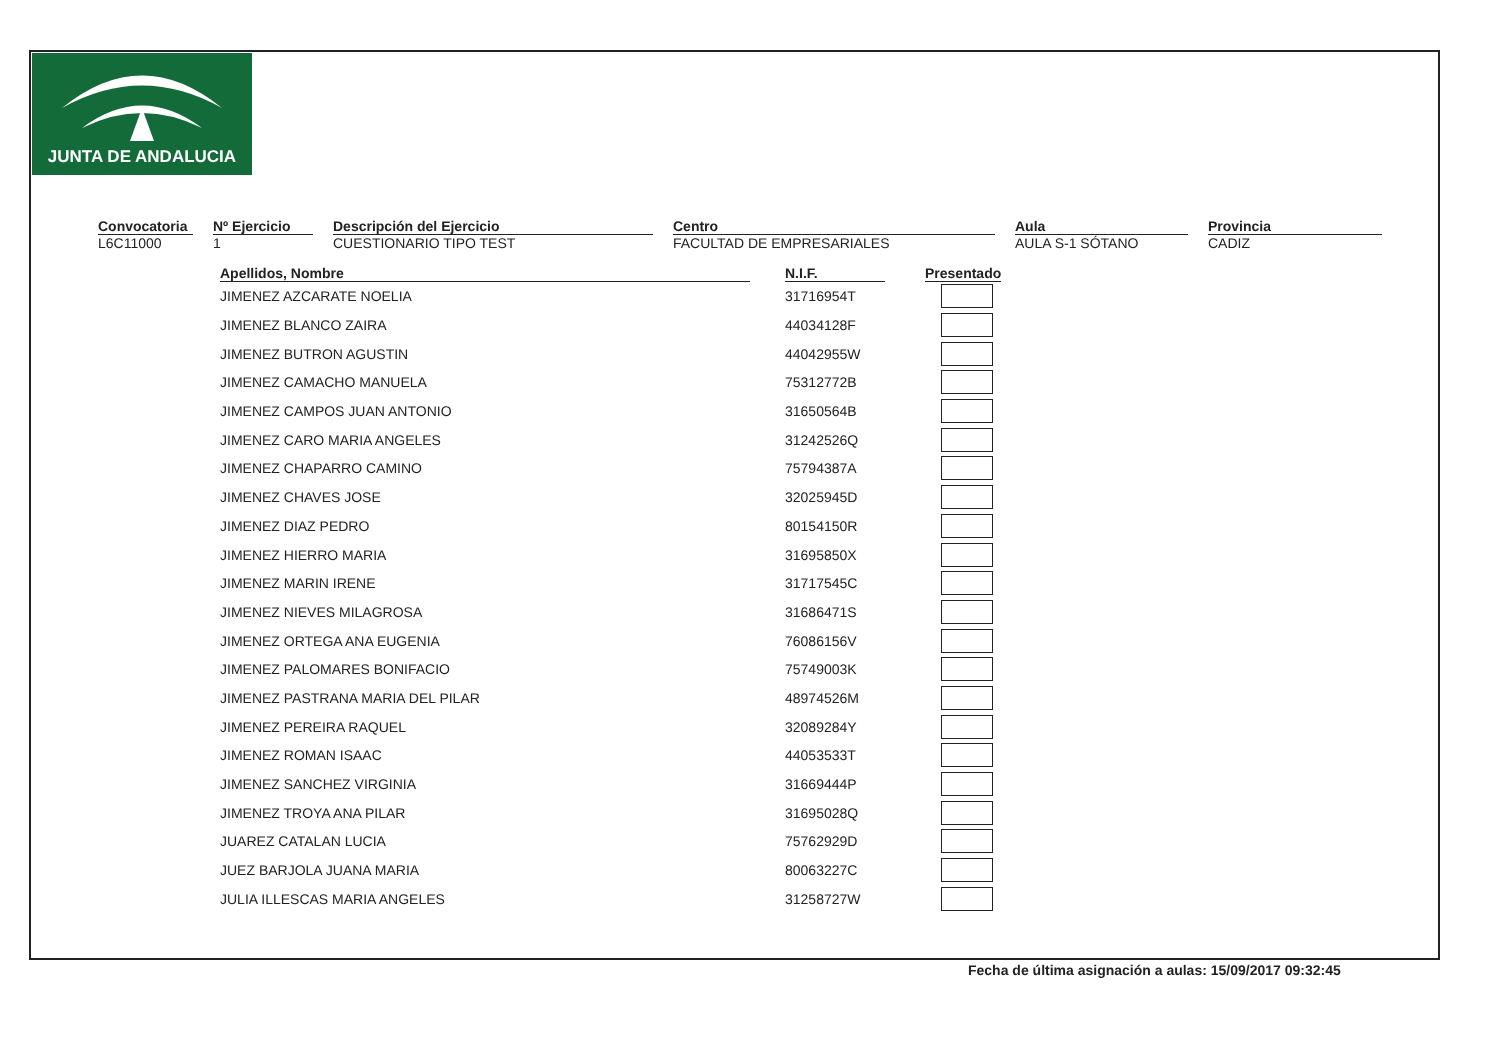JUNTA DE ANDALUCIA
Convocatoria
L6C11000
Nº Ejercicio
1
Descripción del Ejercicio
CUESTIONARIO TIPO TEST
Centro
FACULTAD DE EMPRESARIALES
Aula
AULA S-1 SÓTANO
Provincia
CADIZ
| Apellidos, Nombre | | N.I.F. | | Presentado |
| --- | --- | --- | --- | --- |
| JIMENEZ AZCARATE NOELIA | | 31716954T | | |
| JIMENEZ BLANCO ZAIRA | | 44034128F | | |
| JIMENEZ BUTRON AGUSTIN | | 44042955W | | |
| JIMENEZ CAMACHO MANUELA | | 75312772B | | |
| JIMENEZ CAMPOS JUAN ANTONIO | | 31650564B | | |
| JIMENEZ CARO MARIA ANGELES | | 31242526Q | | |
| JIMENEZ CHAPARRO CAMINO | | 75794387A | | |
| JIMENEZ CHAVES JOSE | | 32025945D | | |
| JIMENEZ DIAZ PEDRO | | 80154150R | | |
| JIMENEZ HIERRO MARIA | | 31695850X | | |
| JIMENEZ MARIN IRENE | | 31717545C | | |
| JIMENEZ NIEVES MILAGROSA | | 31686471S | | |
| JIMENEZ ORTEGA ANA EUGENIA | | 76086156V | | |
| JIMENEZ PALOMARES BONIFACIO | | 75749003K | | |
| JIMENEZ PASTRANA MARIA DEL PILAR | | 48974526M | | |
| JIMENEZ PEREIRA RAQUEL | | 32089284Y | | |
| JIMENEZ ROMAN ISAAC | | 44053533T | | |
| JIMENEZ SANCHEZ VIRGINIA | | 31669444P | | |
| JIMENEZ TROYA ANA PILAR | | 31695028Q | | |
| JUAREZ CATALAN LUCIA | | 75762929D | | |
| JUEZ BARJOLA JUANA MARIA | | 80063227C | | |
| JULIA ILLESCAS MARIA ANGELES | | 31258727W | | |
Fecha de última asignación a aulas: 15/09/2017 09:32:45